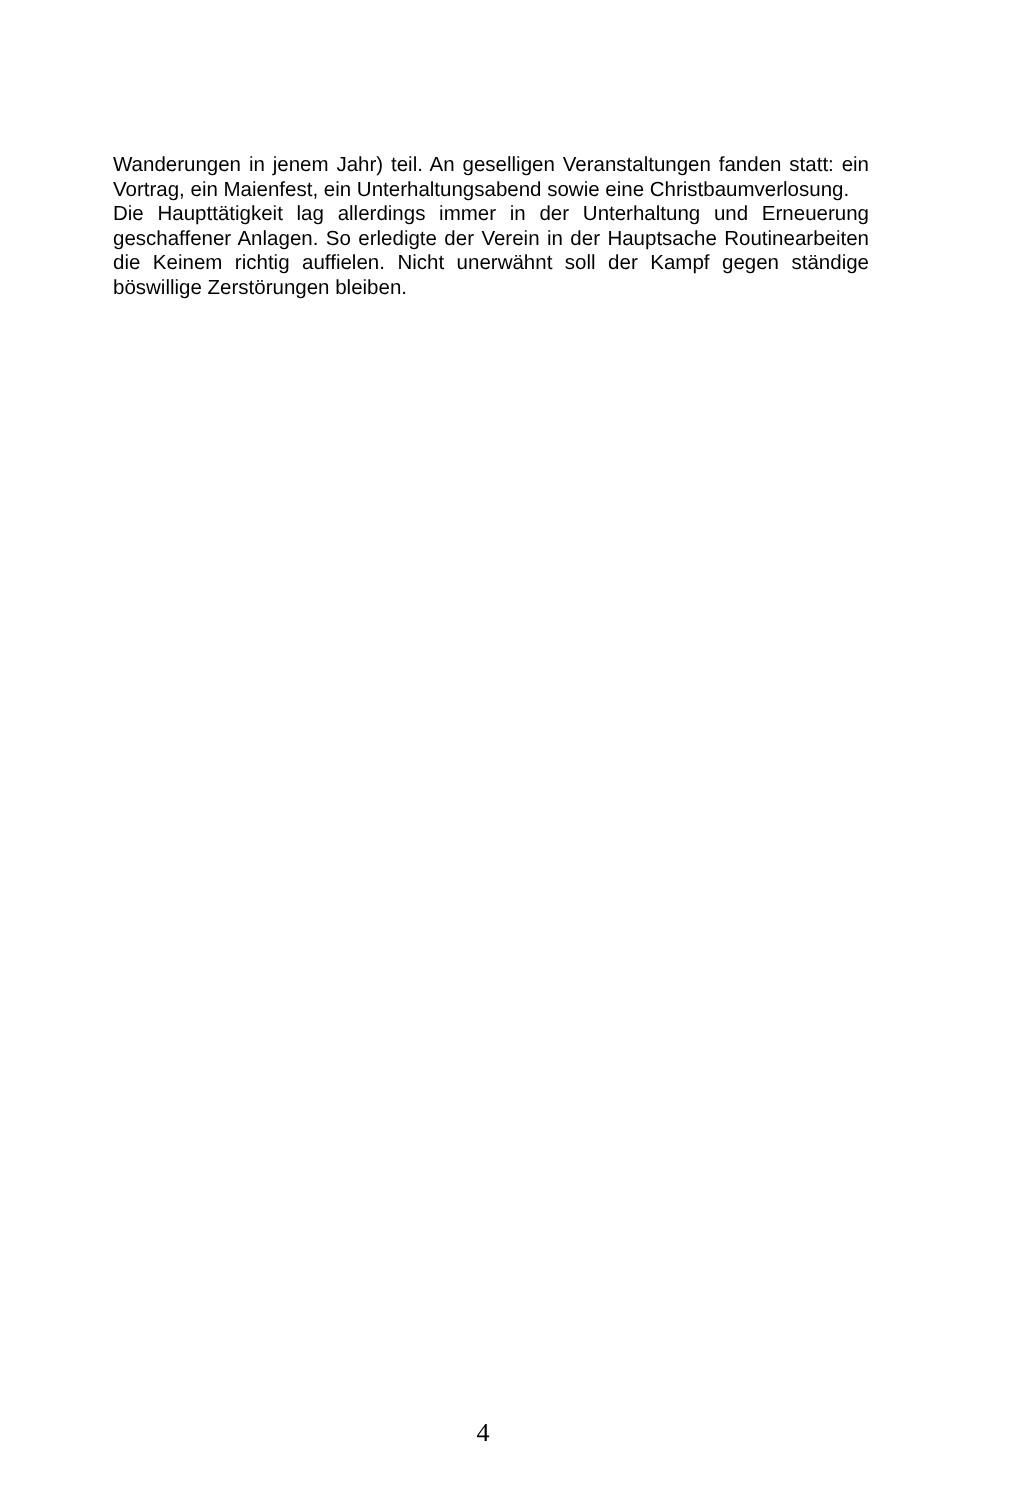Wanderungen in jenem Jahr) teil. An geselligen Veranstaltungen fanden statt: ein Vortrag, ein Maienfest, ein Unterhaltungsabend sowie eine Christbaumverlosung.
Die Haupttätigkeit lag allerdings immer in der Unterhaltung und Erneuerung geschaffener Anlagen. So erledigte der Verein in der Hauptsache Routinearbeiten die Keinem richtig auffielen. Nicht unerwähnt soll der Kampf gegen ständige böswillige Zerstörungen bleiben.
4